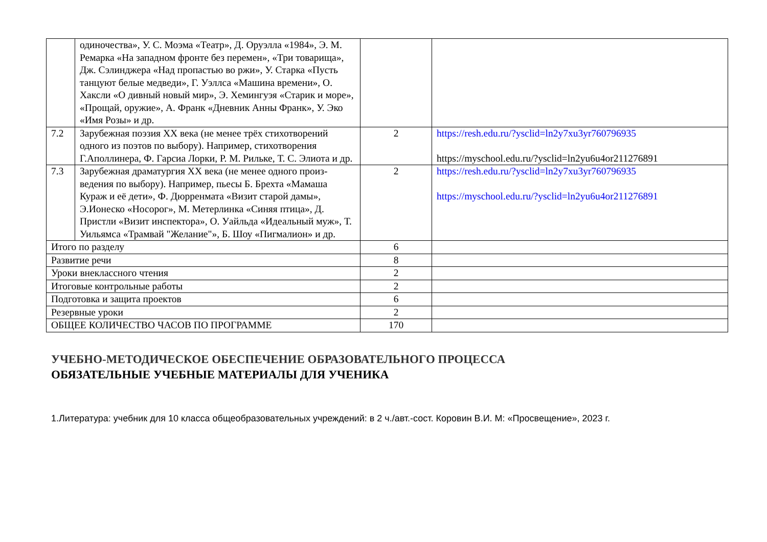| | одиночества», У. С. Моэма «Театр», Д. Оруэлла «1984», Э. М. Ремарка «На западном фронте без перемен», «Три товарища», Дж. Сэлинджера «Над пропастью во ржи», У. Старка «Пусть танцуют белые медведи», Г. Уэллса «Машина времени», О. Хаксли «О дивный новый мир», Э. Хемингуэя «Старик и море», «Прощай, оружие», А. Франк «Дневник Анны Франк», У. Эко «Имя Розы» и др. | | |
| 7.2 | Зарубежная поэзия XX века (не менее трёх стихотворений одного из поэтов по выбору). Например, стихотворения Г.Аполлинера, Ф. Гарсиа Лорки, Р. М. Рильке, Т. С. Элиота и др. | 2 | https://resh.edu.ru/?ysclid=ln2y7xu3yr760796935 https://myschool.edu.ru/?ysclid=ln2yu6u4or211276891 |
| 7.3 | Зарубежная драматургия XX века (не менее одного произ-ведения по выбору). Например, пьесы Б. Брехта «Мамаша Кураж и её дети», Ф. Дюрренмата «Визит старой дамы», Э.Ионеско «Носорог», М. Метерлинка «Синяя птица», Д. Пристли «Визит инспектора», О. Уайльда «Идеальный муж», Т. Уильямса «Трамвай "Желание"», Б. Шоу «Пигмалион» и др. | 2 | https://resh.edu.ru/?ysclid=ln2y7xu3yr760796935 https://myschool.edu.ru/?ysclid=ln2yu6u4or211276891 |
| Итого по разделу | | 6 | |
| Развитие речи | | 8 | |
| Уроки внеклассного чтения | | 2 | |
| Итоговые контрольные работы | | 2 | |
| Подготовка и защита проектов | | 6 | |
| Резервные уроки | | 2 | |
| ОБЩЕЕ КОЛИЧЕСТВО ЧАСОВ ПО ПРОГРАММЕ | | 170 | |
УЧЕБНО-МЕТОДИЧЕСКОЕ ОБЕСПЕЧЕНИЕ ОБРАЗОВАТЕЛЬНОГО ПРОЦЕССА
ОБЯЗАТЕЛЬНЫЕ УЧЕБНЫЕ МАТЕРИАЛЫ ДЛЯ УЧЕНИКА
1.Литература: учебник для 10 класса общеобразовательных учреждений: в 2 ч./авт.-сост. Коровин В.И. М: «Просвещение», 2023 г.